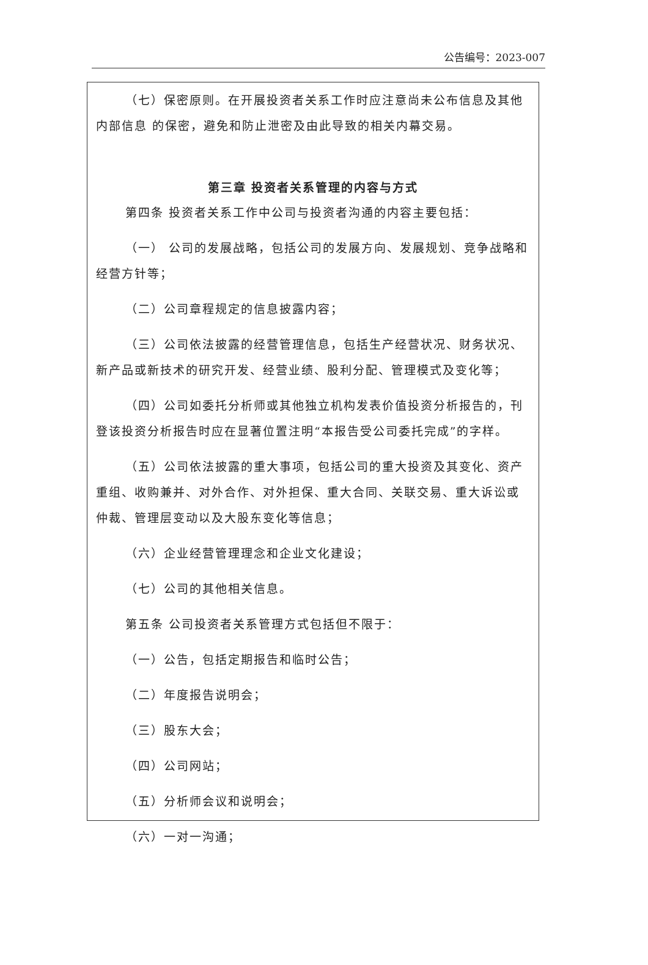公告编号：2023-007
（七）保密原则。在开展投资者关系工作时应注意尚未公布信息及其他内部信息 的保密，避免和防止泄密及由此导致的相关内幕交易。
第三章 投资者关系管理的内容与方式
第四条 投资者关系工作中公司与投资者沟通的内容主要包括：
（一） 公司的发展战略，包括公司的发展方向、发展规划、竞争战略和经营方针等；
（二）公司章程规定的信息披露内容；
（三）公司依法披露的经营管理信息，包括生产经营状况、财务状况、新产品或新技术的研究开发、经营业绩、股利分配、管理模式及变化等；
（四）公司如委托分析师或其他独立机构发表价值投资分析报告的，刊登该投资分析报告时应在显著位置注明“本报告受公司委托完成”的字样。
（五）公司依法披露的重大事项，包括公司的重大投资及其变化、资产重组、收购兼并、对外合作、对外担保、重大合同、关联交易、重大诉讼或仲裁、管理层变动以及大股东变化等信息；
（六）企业经营管理理念和企业文化建设；
（七）公司的其他相关信息。
第五条 公司投资者关系管理方式包括但不限于：
（一）公告，包括定期报告和临时公告；
（二）年度报告说明会；
（三）股东大会；
（四）公司网站；
（五）分析师会议和说明会；
（六）一对一沟通；